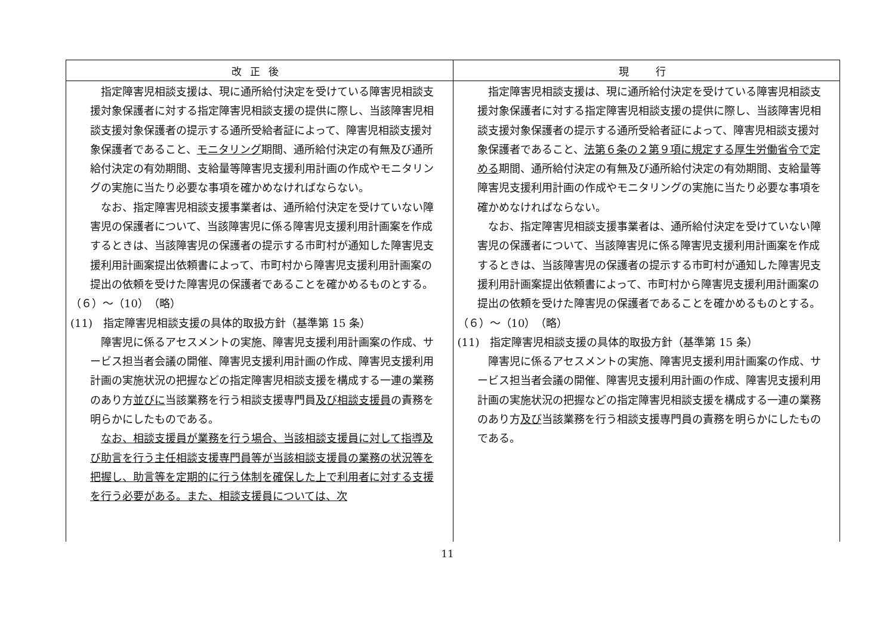| 改正後 | 現 行 |
| --- | --- |
| 指定障害児相談支援は、現に通所給付決定を受けている障害児相談支援対象保護者に対する指定障害児相談支援の提供に際し、当該障害児相談支援対象保護者の提示する通所受給者証によって、障害児相談支援対象保護者であること、 モニタリング 期間、通所給付決定の有無及び通所給付決定の有効期間、支給量等障害児支援利用計画の作成やモニタリングの実施に当たり必要な事項を確かめなければならない。 なお、指定障害児相談支援事業者は、通所給付決定を受けていない障害児の保護者について、当該障害児に係る障害児支援利用計画案を作成するときは、当該障害児の保護者の提示する市町村が通知した障害児支援利用計画案提出依頼書によって、市町村から障害児支援利用計画案の提出の依頼を受けた障害児の保護者であることを確かめるものとする。 （６）～（10） （略） (11) 指定障害児相談支援の具体的取扱方針（基準第 15 条） 障害児に係るアセスメントの実施、障害児支援利用計画案の作成、サービス担当者会議の開催、障害児支援利用計画の作成、障害児支援利用計画の実施状況の把握などの指定障害児相談支援を構成する一連の業務のあり方 並びに 当該業務を行う相談支援専門員 及び相談支援員 の責務を明らかにしたものである。 なお、相談支援員が業務を行う場合、当該相談支援員に対して指導及び助言を行う主任相談支援専門員等が当該相談支援員の業務の状況等を把握し、助言等を定期的に行う体制を確保した上で利用者に対する支援を行う必要がある。また、相談支援員については、次 | 指定障害児相談支援は、現に通所給付決定を受けている障害児相談支援対象保護者に対する指定障害児相談支援の提供に際し、当該障害児相談支援対象保護者の提示する通所受給者証によって、障害児相談支援対象保護者であること、 法第６条の２第９項に規定する厚生労働省令で定める 期間、通所給付決定の有無及び通所給付決定の有効期間、支給量等障害児支援利用計画の作成やモニタリングの実施に当たり必要な事項を確かめなければならない。 なお、指定障害児相談支援事業者は、通所給付決定を受けていない障害児の保護者について、当該障害児に係る障害児支援利用計画案を作成するときは、当該障害児の保護者の提示する市町村が通知した障害児支援利用計画案提出依頼書によって、市町村から障害児支援利用計画案の提出の依頼を受けた障害児の保護者であることを確かめるものとする。 （６）～（10） （略） (11) 指定障害児相談支援の具体的取扱方針（基準第 15 条） 障害児に係るアセスメントの実施、障害児支援利用計画案の作成、サービス担当者会議の開催、障害児支援利用計画の作成、障害児支援利用計画の実施状況の把握などの指定障害児相談支援を構成する一連の業務のあり方 及び 当該業務を行う相談支援専門員の責務を明らかにしたものである。 |
11